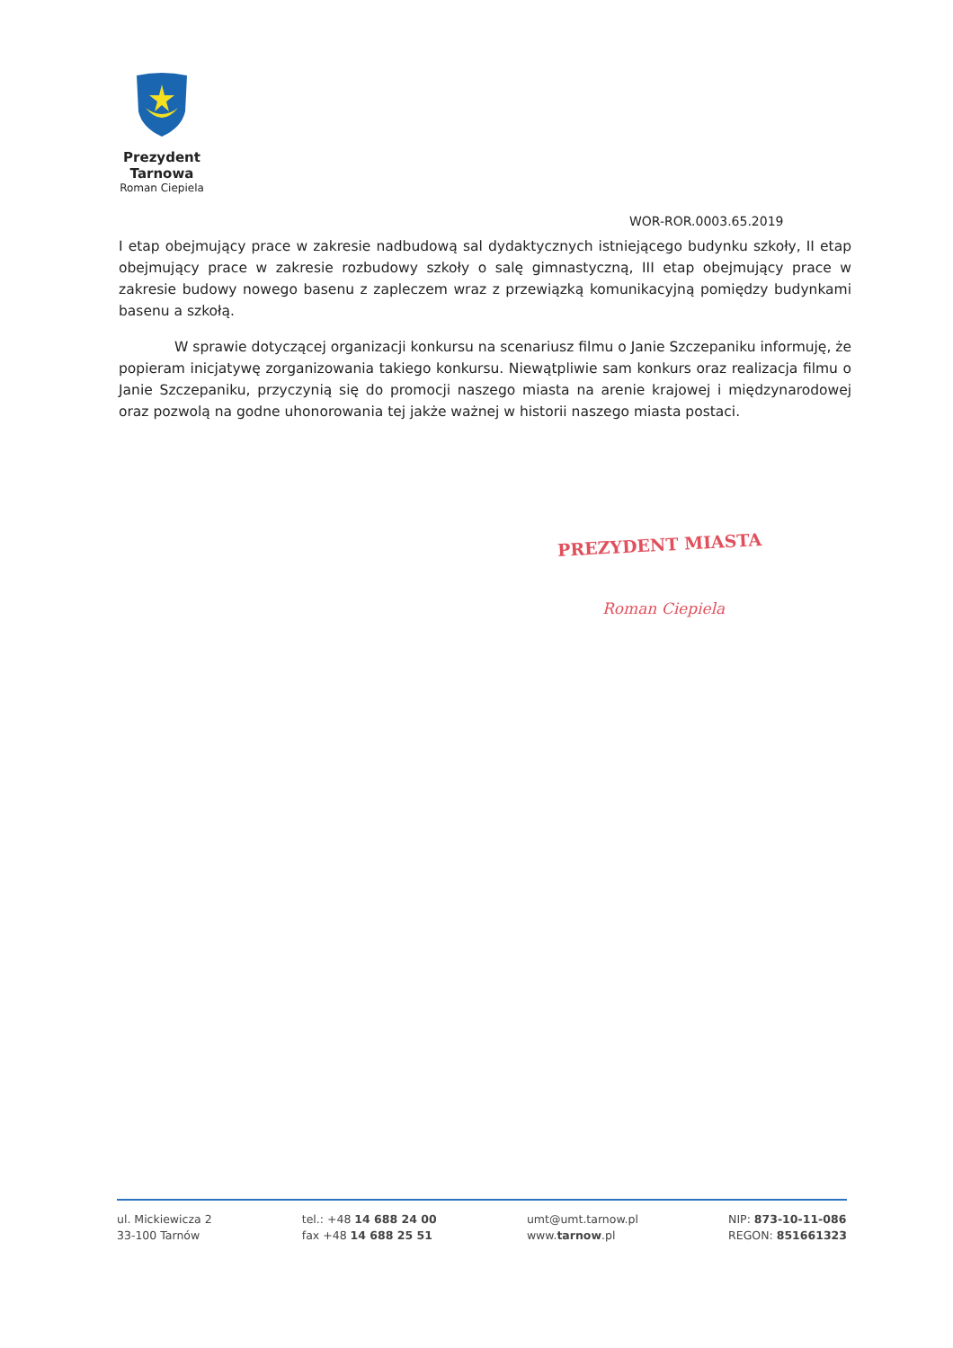Prezydent Tarnowa
Roman Ciepiela
WOR-ROR.0003.65.2019
I etap obejmujący prace w zakresie nadbudową sal dydaktycznych istniejącego budynku szkoły, II etap obejmujący prace w zakresie rozbudowy szkoły o salę gimnastyczną, III etap obejmujący prace w zakresie budowy nowego basenu z zapleczem wraz z przewiązką komunikacyjną pomiędzy budynkami basenu a szkołą.
W sprawie dotyczącej organizacji konkursu na scenariusz filmu o Janie Szczepaniku informuję, że popieram inicjatywę zorganizowania takiego konkursu. Niewątpliwie sam konkurs oraz realizacja filmu o Janie Szczepaniku, przyczynią się do promocji naszego miasta na arenie krajowej i międzynarodowej oraz pozwolą na godne uhonorowania tej jakże ważnej w historii naszego miasta postaci.
PREZYDENT MIASTA
Roman Ciepiela
ul. Mickiewicza 2
33-100 Tarnów
tel.: +48 14 688 24 00
fax +48 14 688 25 51
umt@umt.tarnow.pl
www.tarnow.pl
NIP: 873-10-11-086
REGON: 851661323